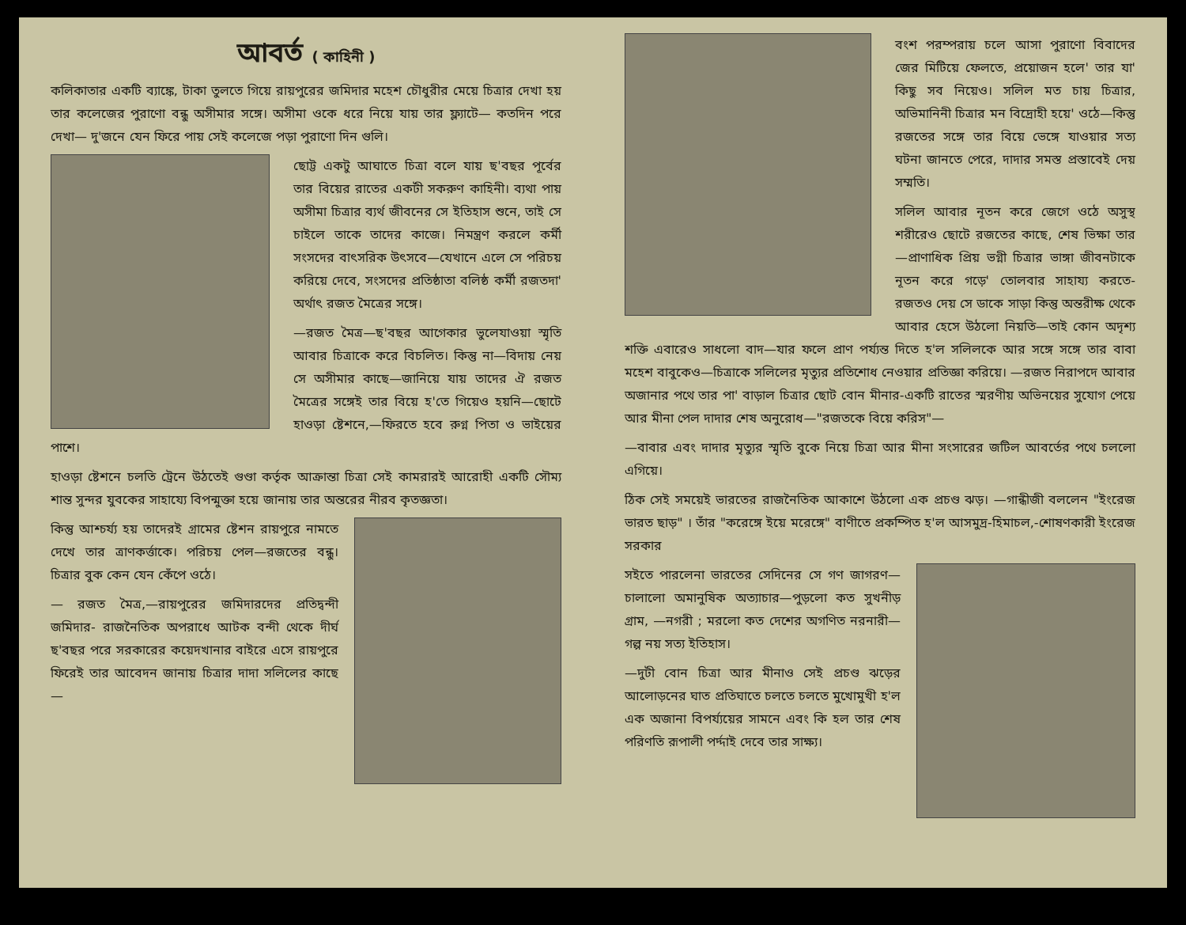আবর্ত ( কাহিনী )
কলিকাতার একটি ব্যাঙ্কে, টাকা তুলতে গিয়ে রায়পুরের জমিদার মহেশ চৌধুরীর মেয়ে চিত্রার দেখা হয় তার কলেজের পুরাণো বন্ধু অসীমার সঙ্গে। অসীমা ওকে ধরে নিয়ে যায় তার ফ্ল্যাটে— কতদিন পরে দেখা— দু'জনে যেন ফিরে পায় সেই কলেজে পড়া পুরাণো দিন গুলি।
ছোট্ট একটু আঘাতে চিত্রা বলে যায় ছ'বছর পূর্বের তার বিয়ের রাতের একটী সকরুণ কাহিনী। ব্যথা পায় অসীমা চিত্রার ব্যর্থ জীবনের সে ইতিহাস শুনে, তাই সে চাইলে তাকে তাদের কাজে। নিমন্ত্রণ করলে কর্মী সংসদের বাৎসরিক উৎসবে—যেখানে এলে সে পরিচয় করিয়ে দেবে, সংসদের প্রতিষ্ঠাতা বলিষ্ঠ কর্মী রজতদা' অর্থাৎ রজত মৈত্রের সঙ্গে।
—রজত মৈত্র—ছ'বছর আগেকার ভুলেযাওয়া স্মৃতি আবার চিত্রাকে করে বিচলিত। কিন্তু না—বিদায় নেয় সে অসীমার কাছে—জানিয়ে যায় তাদের ঐ রজত মৈত্রের সঙ্গেই তার বিয়ে হ'তে গিয়েও হয়নি—ছোটে হাওড়া ষ্টেশনে,—ফিরতে হবে রুগ্ন পিতা ও ভাইয়ের পাশে।
হাওড়া ষ্টেশনে চলতি ট্রেনে উঠতেই গুণ্ডা কর্তৃক আক্রান্তা চিত্রা সেই কামরারই আরোহী একটি সৌম্য শান্ত সুন্দর যুবকের সাহায্যে বিপন্মুক্তা হয়ে জানায় তার অন্তরের নীরব কৃতজ্ঞতা।
কিন্তু আশ্চর্য্য হয় তাদেরই গ্রামের ষ্টেশন রায়পুরে নামতে দেখে তার ত্রাণকর্ত্তাকে। পরিচয় পেল—রজতের বন্ধু। চিত্রার বুক কেন যেন কেঁপে ওঠে।
— রজত মৈত্র,—রায়পুরের জমিদারদের প্রতিদ্বন্দী জমিদার- রাজনৈতিক অপরাধে আটক বন্দী থেকে দীর্ঘ ছ'বছর পরে সরকারের কয়েদখানার বাইরে এসে রায়পুরে ফিরেই তার আবেদন জানায় চিত্রার দাদা সলিলের কাছে—
বংশ পরম্পরায় চলে আসা পুরাণো বিবাদের জের মিটিয়ে ফেলতে, প্রয়োজন হলে' তার যা' কিছু সব নিয়েও। সলিল মত চায় চিত্রার, অভিমানিনী চিত্রার মন বিদ্রোহী হয়ে' ওঠে—কিন্তু রজতের সঙ্গে তার বিয়ে ভেঙ্গে যাওয়ার সত্য ঘটনা জানতে পেরে, দাদার সমস্ত প্রস্তাবেই দেয় সম্মতি।
সলিল আবার নূতন করে জেগে ওঠে অসুস্থ শরীরেও ছোটে রজতের কাছে, শেষ ভিক্ষা তার—প্রাণাধিক প্রিয় ভগ্নী চিত্রার ভাঙ্গা জীবনটাকে নূতন করে গড়ে' তোলবার সাহায্য করতে- রজতও দেয় সে ডাকে সাড়া কিন্তু অন্তরীক্ষ থেকে আবার হেসে উঠলো নিয়তি—তাই কোন অদৃশ্য শক্তি এবারেও সাধলো বাদ—যার ফলে প্রাণ পর্য্যন্ত দিতে হ'ল সলিলকে আর সঙ্গে সঙ্গে তার বাবা মহেশ বাবুকেও—চিত্রাকে সলিলের মৃত্যুর প্রতিশোধ নেওয়ার প্রতিজ্ঞা করিয়ে। —রজত নিরাপদে আবার অজানার পথে তার পা' বাড়াল চিত্রার ছোট বোন মীনার-একটি রাতের স্মরণীয় অভিনয়ের সুযোগ পেয়ে আর মীনা পেল দাদার শেষ অনুরোধ—"রজতকে বিয়ে করিস"—
—বাবার এবং দাদার মৃত্যুর স্মৃতি বুকে নিয়ে চিত্রা আর মীনা সংসারের জটিল আবর্তের পথে চললো এগিয়ে।
ঠিক সেই সময়েই ভারতের রাজনৈতিক আকাশে উঠলো এক প্রচণ্ড ঝড়। —গান্ধীজী বললেন "ইংরেজ ভারত ছাড়" । তাঁর "করেঙ্গে ইয়ে মরেঙ্গে" বাণীতে প্রকম্পিত হ'ল আসমুদ্র-হিমাচল,-শোষণকারী ইংরেজ সরকার
সইতে পারলেনা ভারতের সেদিনের সে গণ জাগরণ—চালালো অমানুষিক অত্যাচার—পুড়লো কত সুখনীড় গ্রাম, —নগরী ; মরলো কত দেশের অগণিত নরনারী—গল্প নয় সত্য ইতিহাস।
—দুটী বোন চিত্রা আর মীনাও সেই প্রচণ্ড ঝড়ের আলোড়নের ঘাত প্রতিঘাতে চলতে চলতে মুখোমুখী হ'ল এক অজানা বিপর্য্যয়ের সামনে এবং কি হল তার শেষ পরিণতি রূপালী পর্দ্দাই দেবে তার সাক্ষ্য।